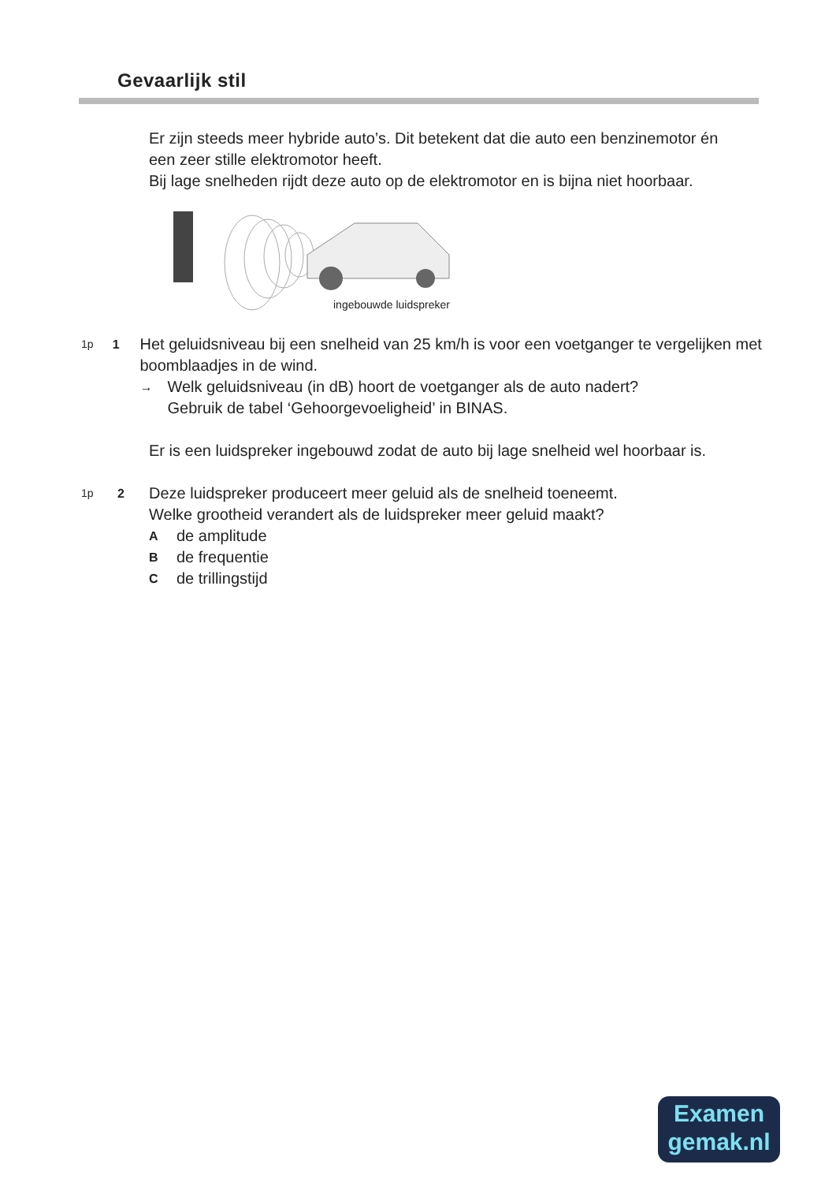Gevaarlijk stil
Er zijn steeds meer hybride auto’s. Dit betekent dat die auto een benzinemotor én een zeer stille elektromotor heeft.
Bij lage snelheden rijdt deze auto op de elektromotor en is bijna niet hoorbaar.
ingebouwde luidspreker
1p 1
Het geluidsniveau bij een snelheid van 25 km/h is voor een voetganger te vergelijken met boomblaadjes in de wind.
→ Welk geluidsniveau (in dB) hoort de voetganger als de auto nadert?
Gebruik de tabel ‘Gehoorgevoeligheid’ in BINAS.
Er is een luidspreker ingebouwd zodat de auto bij lage snelheid wel hoorbaar is.
1p 2
Deze luidspreker produceert meer geluid als de snelheid toeneemt.
Welke grootheid verandert als de luidspreker meer geluid maakt?
Ade amplitude
Bde frequentie
Cde trillingstijd
Examen
gemak.nl